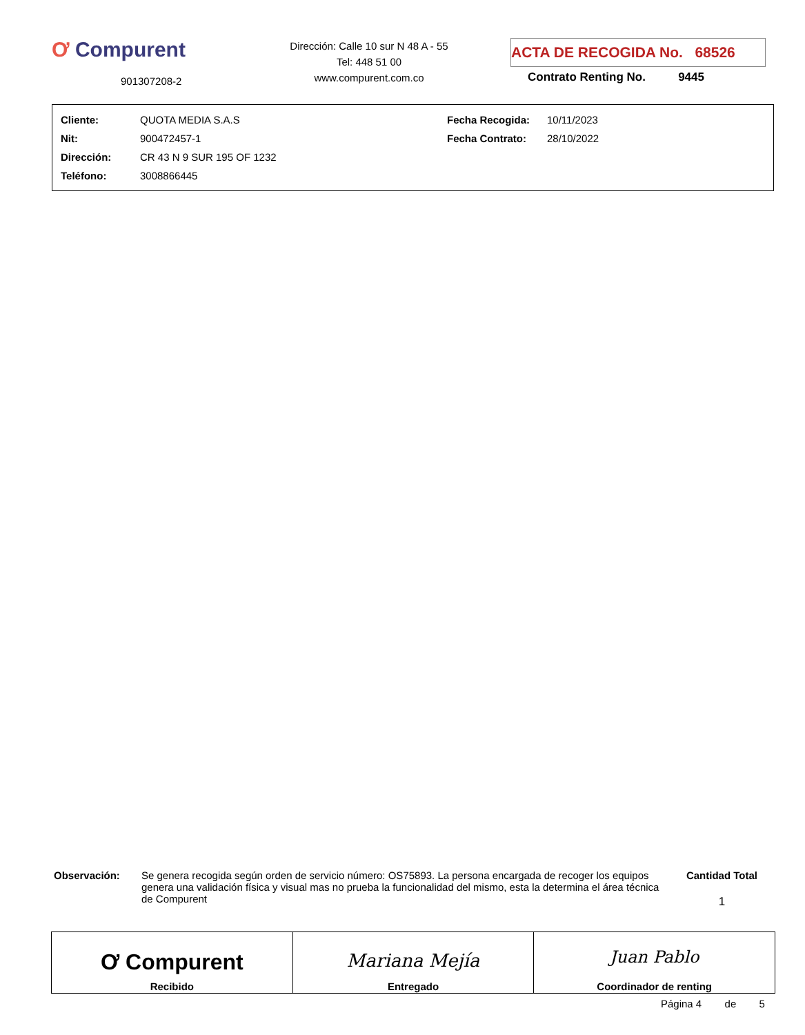Ơ Compurent
901307208-2
Dirección: Calle 10 sur N 48 A - 55
Tel: 448 51 00
www.compurent.com.co
ACTA DE RECOGIDA No. 68526
Contrato Renting No. 9445
| Cliente: | QUOTA MEDIA S.A.S | Fecha Recogida: | 10/11/2023 |
| Nit: | 900472457-1 | Fecha Contrato: | 28/10/2022 |
| Dirección: | CR 43 N 9 SUR 195 OF 1232 | | |
| Teléfono: | 3008866445 | | |
Observación: Se genera recogida según orden de servicio número: OS75893. La persona encargada de recoger los equipos genera una validación física y visual mas no prueba la funcionalidad del mismo, esta la determina el área técnica de Compurent
Cantidad Total
1
| Ơ Compurent Recibido | Mariana Mejía Entregado | Juan Pablo Coordinador de renting |
Página 4 de 5